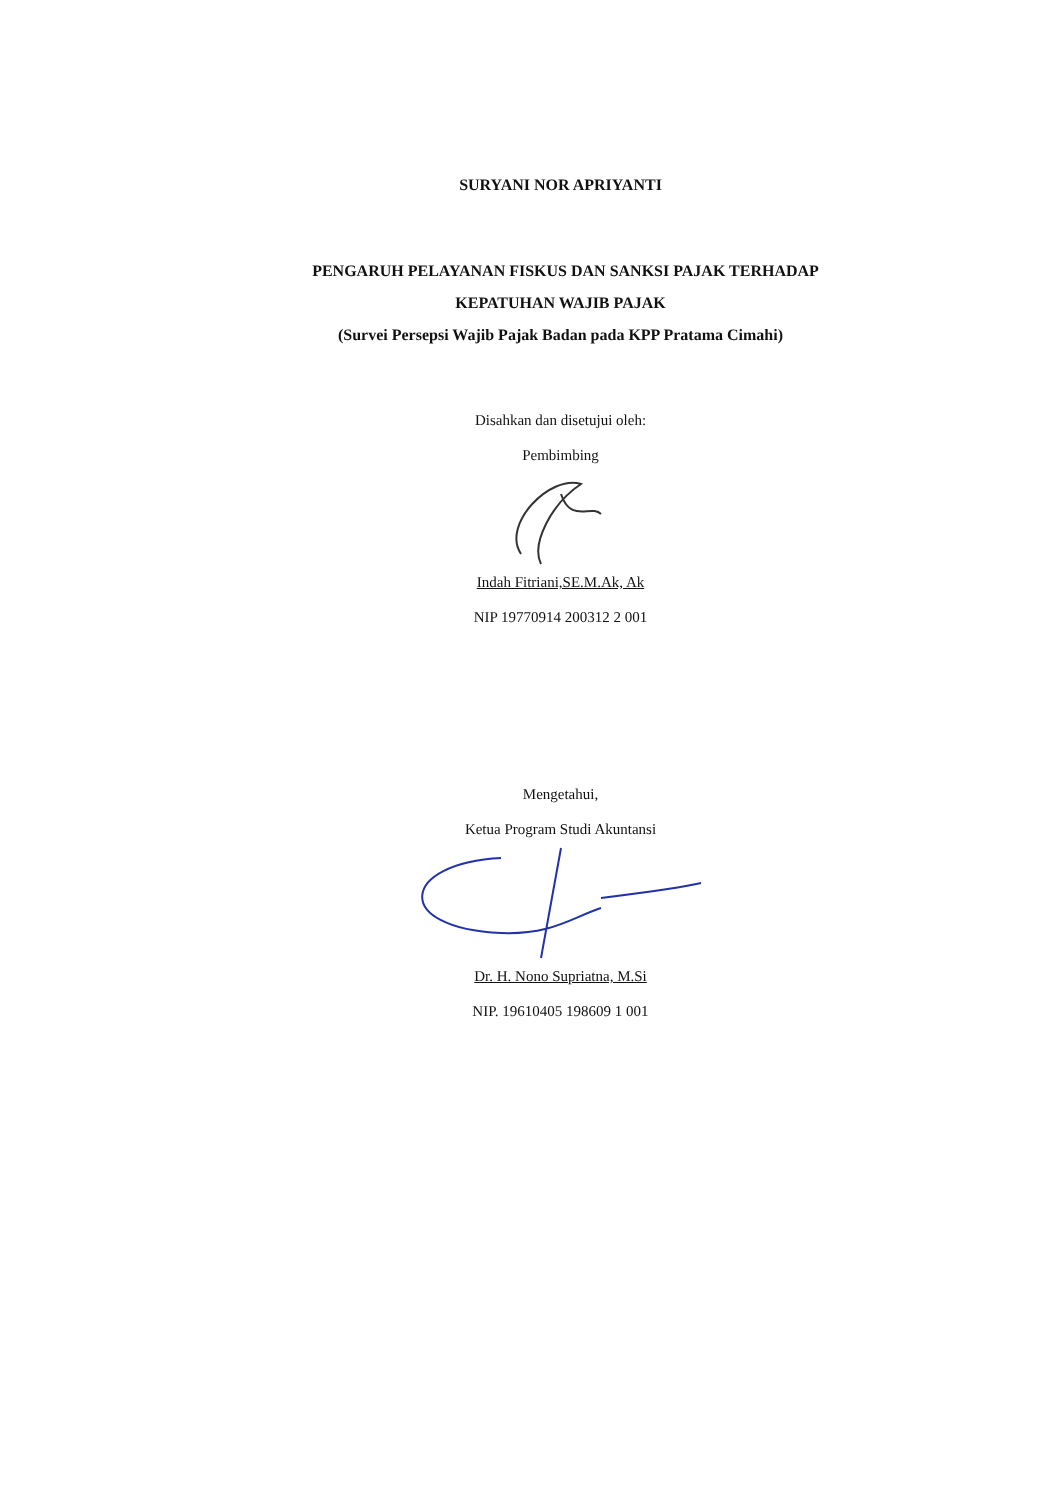SURYANI NOR APRIYANTI
PENGARUH PELAYANAN FISKUS DAN SANKSI PAJAK TERHADAP
KEPATUHAN WAJIB PAJAK
(Survei Persepsi Wajib Pajak Badan pada KPP Pratama Cimahi)
Disahkan dan disetujui oleh:
Pembimbing
Indah Fitriani,SE.M.Ak, Ak
NIP 19770914 200312 2 001
Mengetahui,
Ketua Program Studi Akuntansi
Dr. H. Nono Supriatna, M.Si
NIP. 19610405 198609 1 001